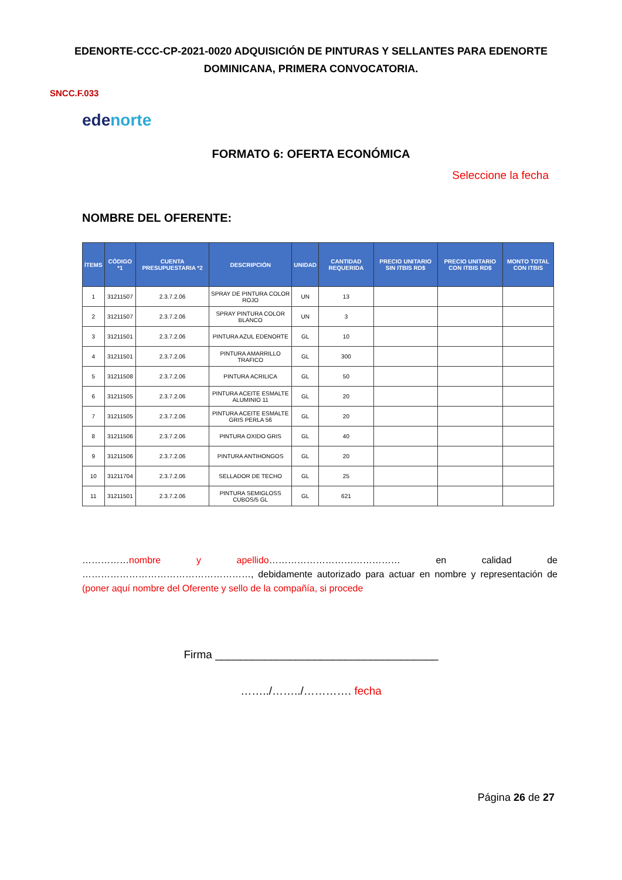EDENORTE-CCC-CP-2021-0020 ADQUISICIÓN DE PINTURAS Y SELLANTES PARA EDENORTE DOMINICANA, PRIMERA CONVOCATORIA.
SNCC.F.033
edenorte
FORMATO 6: OFERTA ECONÓMICA
Seleccione la fecha
NOMBRE DEL OFERENTE:
| ÍTEMS | CÓDIGO *1 | CUENTA PRESUPUESTARIA *2 | DESCRIPCIÓN | UNIDAD | CANTIDAD REQUERIDA | PRECIO UNITARIO SIN ITBIS RD$ | PRECIO UNITARIO CON ITBIS RD$ | MONTO TOTAL CON ITBIS |
| --- | --- | --- | --- | --- | --- | --- | --- | --- |
| 1 | 31211507 | 2.3.7.2.06 | SPRAY DE PINTURA COLOR ROJO | UN | 13 | | | |
| 2 | 31211507 | 2.3.7.2.06 | SPRAY PINTURA COLOR BLANCO | UN | 3 | | | |
| 3 | 31211501 | 2.3.7.2.06 | PINTURA AZUL EDENORTE | GL | 10 | | | |
| 4 | 31211501 | 2.3.7.2.06 | PINTURA AMARRILLO TRAFICO | GL | 300 | | | |
| 5 | 31211508 | 2.3.7.2.06 | PINTURA ACRILICA | GL | 50 | | | |
| 6 | 31211505 | 2.3.7.2.06 | PINTURA ACEITE ESMALTE ALUMINIO 11 | GL | 20 | | | |
| 7 | 31211505 | 2.3.7.2.06 | PINTURA ACEITE ESMALTE GRIS PERLA 56 | GL | 20 | | | |
| 8 | 31211506 | 2.3.7.2.06 | PINTURA OXIDO GRIS | GL | 40 | | | |
| 9 | 31211506 | 2.3.7.2.06 | PINTURA ANTIHONGOS | GL | 20 | | | |
| 10 | 31211704 | 2.3.7.2.06 | SELLADOR DE TECHO | GL | 25 | | | |
| 11 | 31211501 | 2.3.7.2.06 | PINTURA SEMIGLOSS CUBOS/5 GL | GL | 621 | | | |
……………nombre y apellido…………………………………… en calidad de ………………………………………………, debidamente autorizado para actuar en nombre y representación de (poner aquí nombre del Oferente y sello de la compañía, si procede
Firma ____________________________________
……../……../…………. fecha
Página 26 de 27